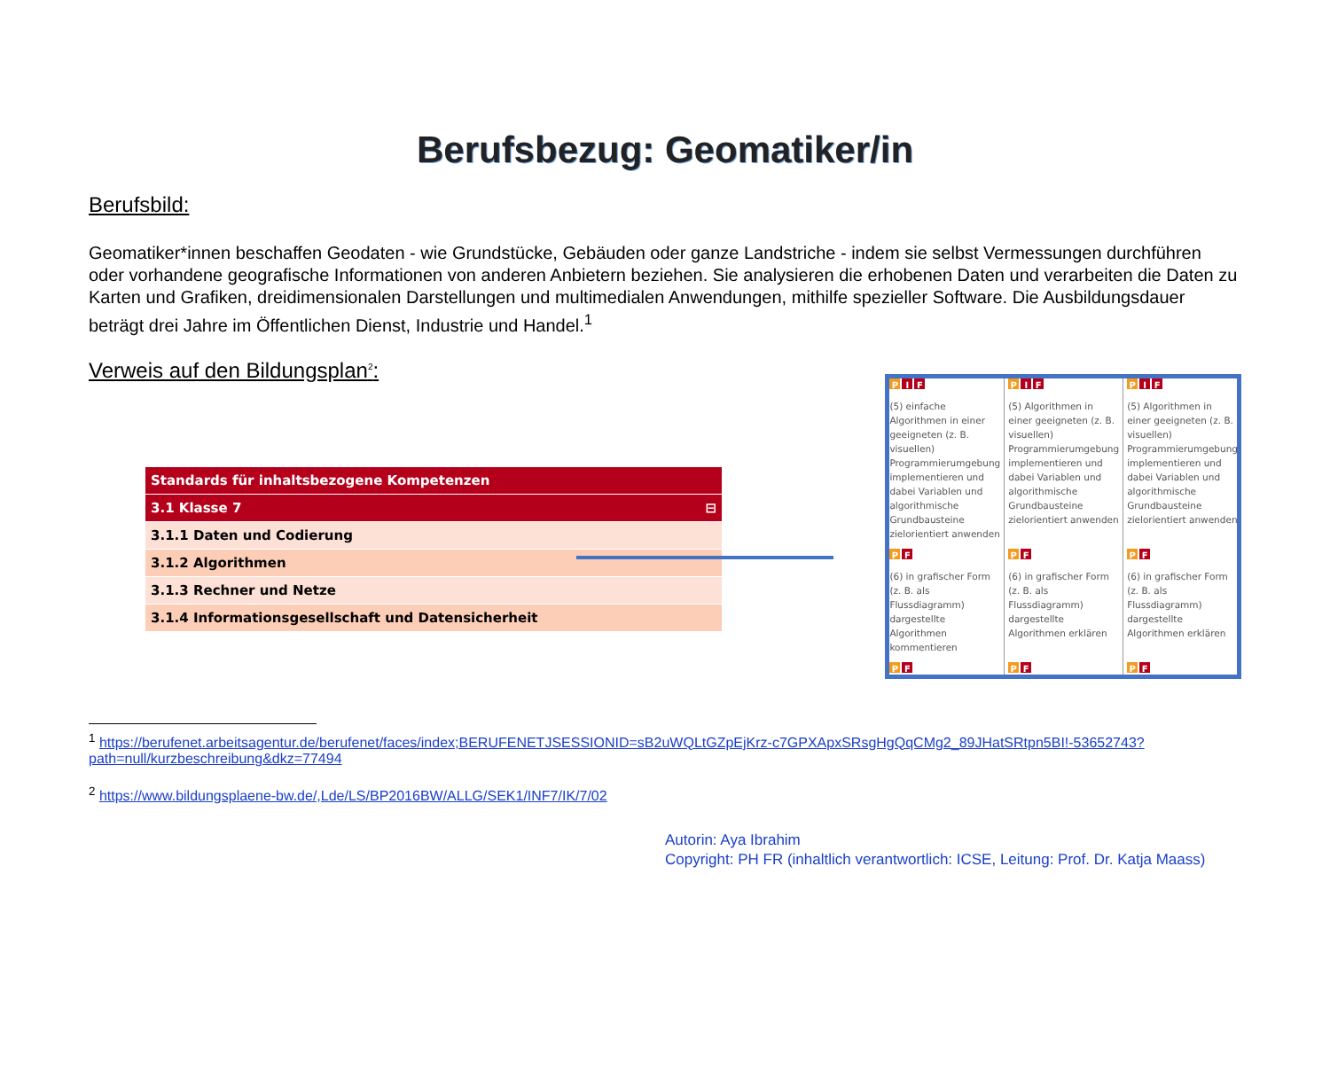Berufsbezug: Geomatiker/in
Berufsbild:
Geomatiker*innen beschaffen Geodaten - wie Grundstücke, Gebäuden oder ganze Landstriche - indem sie selbst Vermessungen durchführen oder vorhandene geografische Informationen von anderen Anbietern beziehen. Sie analysieren die erhobenen Daten und verarbeiten die Daten zu Karten und Grafiken, dreidimensionalen Darstellungen und multimedialen Anwendungen, mithilfe spezieller Software. Die Ausbildungsdauer beträgt drei Jahre im Öffentlichen Dienst, Industrie und Handel.<sup>1</sup>
Verweis auf den Bildungsplan<sup>2</sup>:
| Standards für inhaltsbezogene Kompetenzen |
| 3.1 Klasse 7 ⊟ |
| 3.1.1 Daten und Codierung |
| 3.1.2 Algorithmen |
| 3.1.3 Rechner und Netze |
| 3.1.4 Informationsgesellschaft und Datensicherheit |
| P I F | P I F | P I F |
| (5) einfache Algorithmen in einer geeigneten (z. B. visuellen) Programmierumgebung implementieren und dabei Variablen und algorithmische Grundbausteine zielorientiert anwenden | (5) Algorithmen in einer geeigneten (z. B. visuellen) Programmierumgebung implementieren und dabei Variablen und algorithmische Grundbausteine zielorientiert anwenden | (5) Algorithmen in einer geeigneten (z. B. visuellen) Programmierumgebung implementieren und dabei Variablen und algorithmische Grundbausteine zielorientiert anwenden |
| P F | P F | P F |
| (6) in grafischer Form (z. B. als Flussdiagramm) dargestellte Algorithmen kommentieren | (6) in grafischer Form (z. B. als Flussdiagramm) dargestellte Algorithmen erklären | (6) in grafischer Form (z. B. als Flussdiagramm) dargestellte Algorithmen erklären |
| P F | P F | P F |
<sup>1</sup> https://berufenet.arbeitsagentur.de/berufenet/faces/index;BERUFENETJSESSIONID=sB2uWQLtGZpEjKrz-c7GPXApxSRsgHgQqCMg2_89JHatSRtpn5BI!-53652743?path=null/kurzbeschreibung&dkz=77494
<sup>2</sup> https://www.bildungsplaene-bw.de/,Lde/LS/BP2016BW/ALLG/SEK1/INF7/IK/7/02
Autorin: Aya Ibrahim
Copyright: PH FR (inhaltlich verantwortlich: ICSE, Leitung: Prof. Dr. Katja Maass)